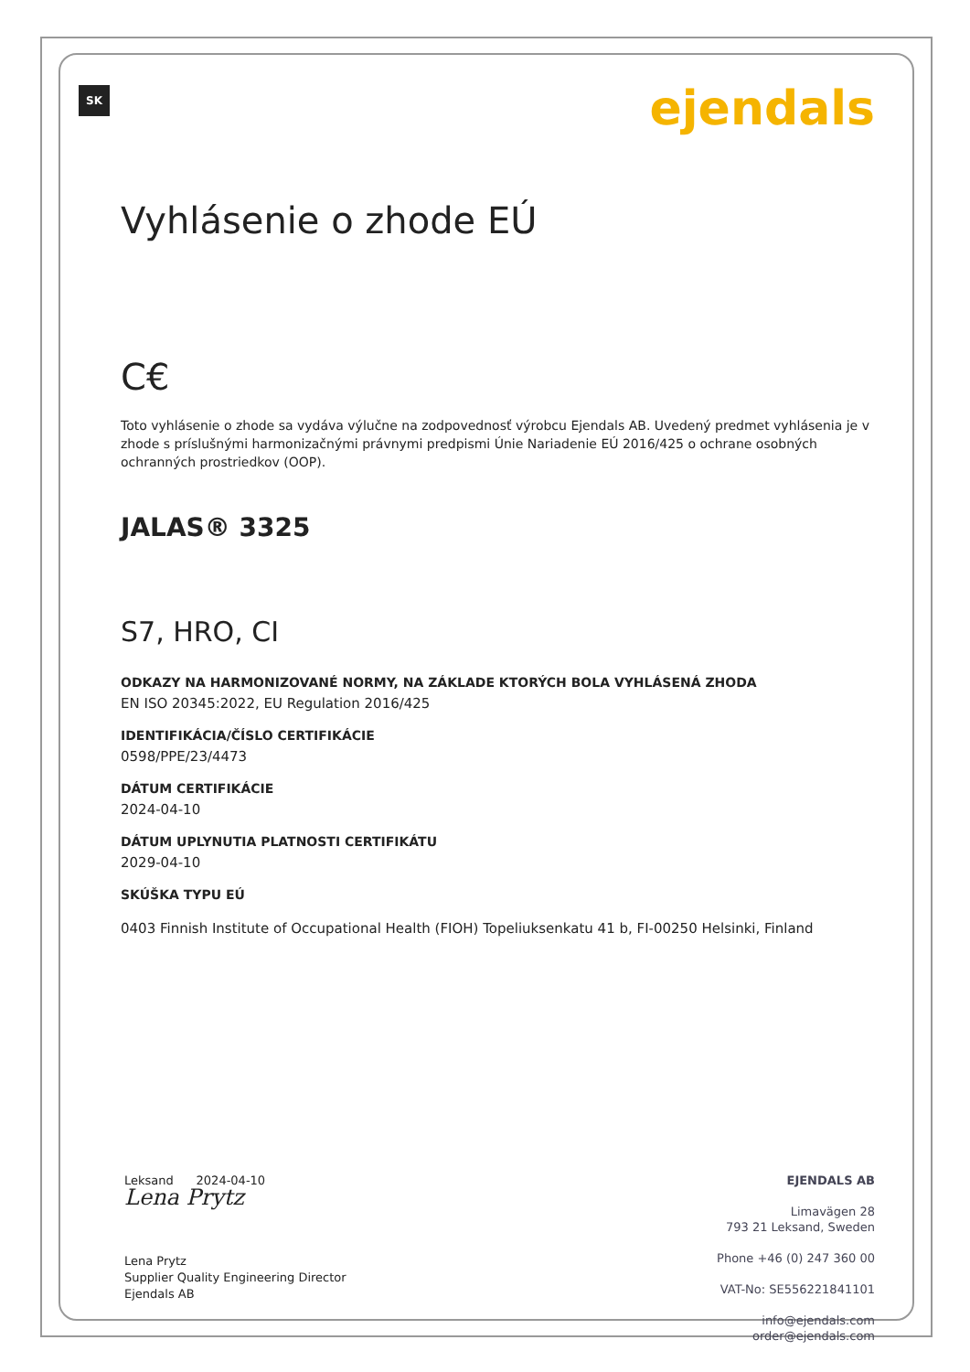SK ejendals
Vyhlásenie o zhode EÚ
C€
Toto vyhlásenie o zhode sa vydáva výlučne na zodpovednosť výrobcu Ejendals AB. Uvedený predmet vyhlásenia je v zhode s príslušnými harmonizačnými právnymi predpismi Únie Nariadenie EÚ 2016/425 o ochrane osobných ochranných prostriedkov (OOP).
JALAS® 3325
S7, HRO, CI
ODKAZY NA HARMONIZOVANÉ NORMY, NA ZÁKLADE KTORÝCH BOLA VYHLÁSENÁ ZHODA
EN ISO 20345:2022, EU Regulation 2016/425
IDENTIFIKÁCIA/ČÍSLO CERTIFIKÁCIE
0598/PPE/23/4473
DÁTUM CERTIFIKÁCIE
2024-04-10
DÁTUM UPLYNUTIA PLATNOSTI CERTIFIKÁTU
2029-04-10
SKÚŠKA TYPU EÚ
0403 Finnish Institute of Occupational Health (FIOH) Topeliuksenkatu 41 b, FI-00250 Helsinki, Finland
Leksand 2024-04-10
Lena Prytz
Lena Prytz
Supplier Quality Engineering Director
Ejendals AB
EJENDALS AB
Limavägen 28
793 21 Leksand, Sweden
Phone +46 (0) 247 360 00
VAT-No: SE556221841101
info@ejendals.com
order@ejendals.com